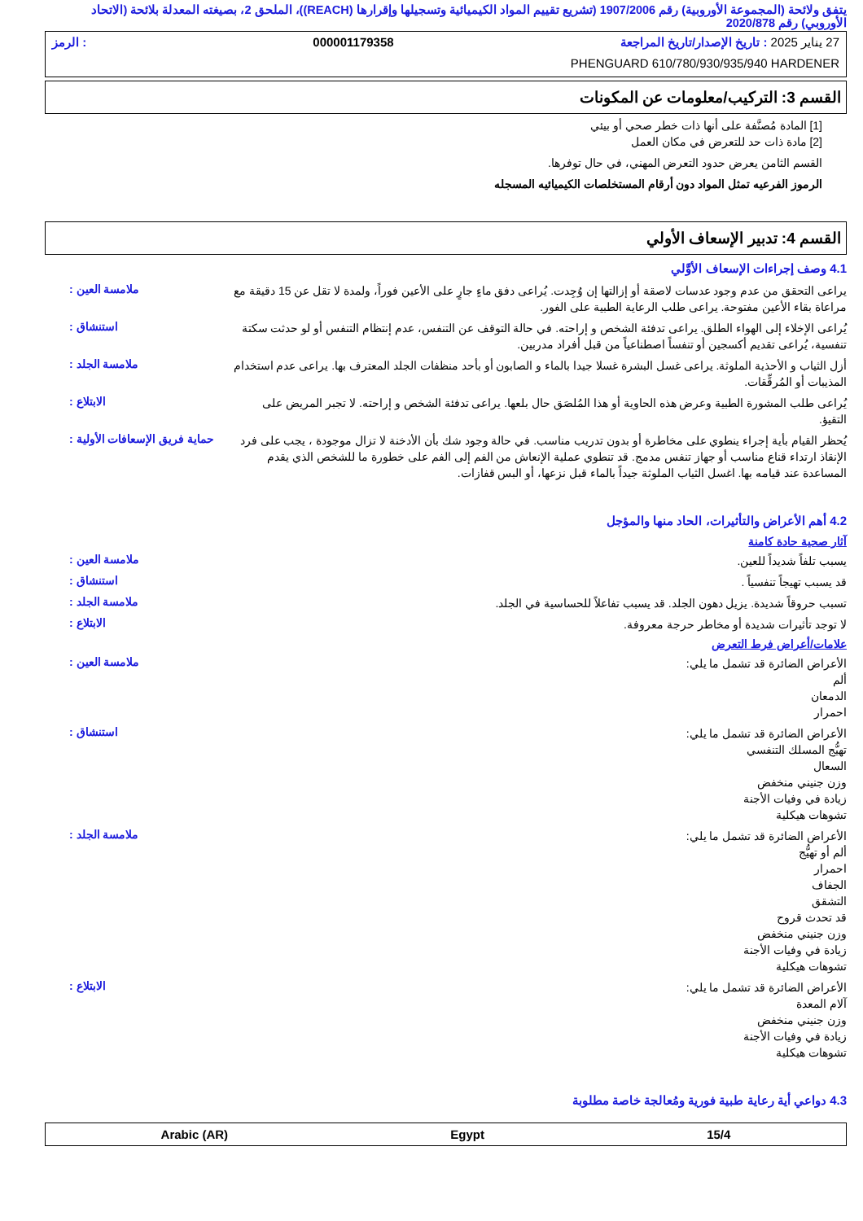يتفق ولائحة (المجموعة الأوروبية) رقم 1907/2006 (تشريع تقييم المواد الكيميائية وتسجيلها وإقرارها (REACH))، الملحق 2، بصيغته المعدلة بلائحة (الاتحاد الأوروبي) رقم 2020/878
27 يناير 2025 : تاريخ الإصدار/تاريخ المراجعة 000001179358: الرمز
PHENGUARD 610/780/930/935/940 HARDENER
القسم 3: التركيب/معلومات عن المكونات
[1] المادة مُصنَّفة على أنها ذات خطر صحي أو بيئي
[2] مادة ذات حد للتعرض في مكان العمل
القسم الثامن يعرض حدود التعرض المهني، في حال توفرها.
الرموز الفرعيه تمثل المواد دون أرقام المستخلصات الكيميائيه المسجله
القسم 4: تدبير الإسعاف الأولي
4.1 وصف إجراءات الإسعاف الأوَّلي
ملامسة العين :
يراعى التحقق من عدم وجود عدسات لاصقة أو إزالتها إن وُجِدت. يُراعى دفق ماءٍ جارٍ على الأعين فوراً، ولمدة لا تقل عن 15 دقيقة مع مراعاة بقاء الأعين مفتوحة. يراعى طلب الرعاية الطبية على الفور.
استنشاق :
يُراعى الإخلاء إلى الهواء الطلق. يراعى تدفئة الشخص و إراحته. في حالة التوقف عن التنفس، عدم إنتظام التنفس أو لو حدثت سكتة تنفسية، يُراعى تقديم أكسجين أو تنفساً اصطناعياً من قبل أفراد مدربين.
ملامسة الجلد :
أزل الثياب و الأحذية الملوثة. يراعى غسل البشرة غسلا جيدا بالماء و الصابون أو بأحد منظفات الجلد المعترف بها. يراعى عدم استخدام المذيبات أو المُرقِّقات.
الابتلاع :
يُراعى طلب المشورة الطبية وعرض هذه الحاوية أو هذا المُلصَق حال بلعها. يراعى تدفئة الشخص و إراحته. لا تجبر المريض على التقيؤ.
حماية فريق الإسعافات الأولية :
يُحظر القيام بأية إجراء ينطوي على مخاطرة أو بدون تدريب مناسب. في حالة وجود شك بأن الأدخنة لا تزال موجودة ، يجب على فرد الإنقاذ ارتداء قناع مناسب أو جهاز تنفس مدمج. قد تنطوي عملية الإنعاش من الفم إلى الفم على خطورة ما للشخص الذي يقدم المساعدة عند قيامه بها. اغسل الثياب الملوثة جيداً بالماء قبل نزعها، أو البس قفازات.
4.2 أهم الأعراض والتأثيرات، الحاد منها والمؤجل
آثار صحية حادة كامنة
ملامسة العين :
يسبب تلفاً شديداً للعين.
استنشاق :
قد يسبب تهيجاً تنفسياً .
ملامسة الجلد :
تسبب حروقاً شديدة. يزيل دهون الجلد. قد يسبب تفاعلاً للحساسية في الجلد.
الابتلاع :
لا توجد تأثيرات شديدة أو مخاطر حرجة معروفة.
علامات/أعراض فرط التعرض
ملامسة العين :
الأعراض الضائرة قد تشمل ما يلي:
ألم
الدمعان
احمرار
استنشاق :
الأعراض الضائرة قد تشمل ما يلي:
تهيُّج المسلك التنفسي
السعال
وزن جنيني منخفض
زيادة في وفيات الأجنة
تشوهات هيكلية
ملامسة الجلد :
الأعراض الضائرة قد تشمل ما يلي:
ألم أو تهيُّج
احمرار
الجفاف
التشقق
قد تحدث قروح
وزن جنيني منخفض
زيادة في وفيات الأجنة
تشوهات هيكلية
الابتلاع :
الأعراض الضائرة قد تشمل ما يلي:
آلام المعدة
وزن جنيني منخفض
زيادة في وفيات الأجنة
تشوهات هيكلية
4.3 دواعي أية رعاية طبية فورية ومُعالجة خاصة مطلوبة
Arabic (AR) Egypt 15/4